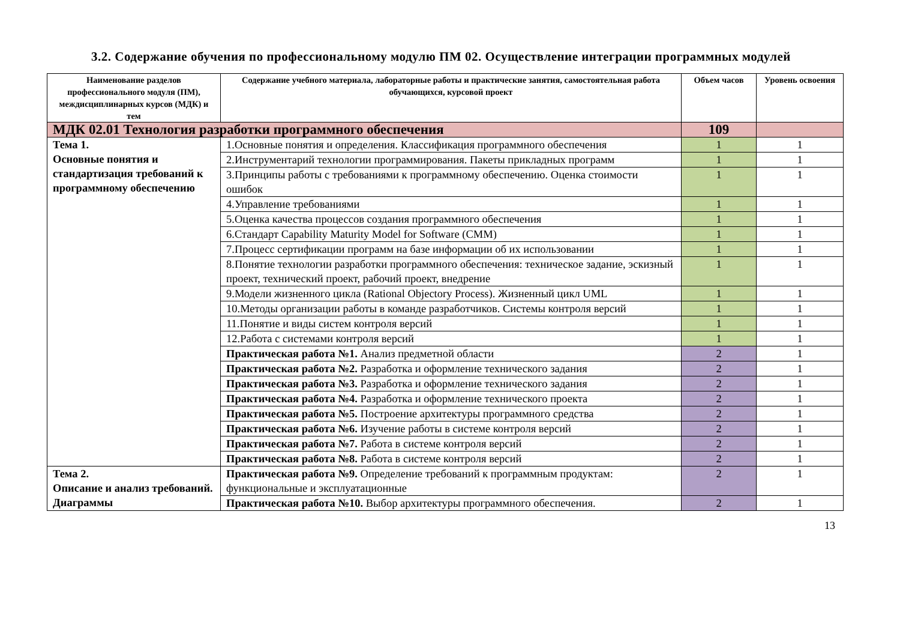3.2. Содержание обучения по профессиональному модулю ПМ 02. Осуществление интеграции программных модулей
| Наименование разделов профессионального модуля (ПМ), междисциплинарных курсов (МДК) и тем | Содержание учебного материала, лабораторные работы и практические занятия, самостоятельная работа обучающихся, курсовой проект | Объем часов | Уровень освоения |
| --- | --- | --- | --- |
| МДК 02.01 Технология разработки программного обеспечения | | 109 | |
| Тема 1. Основные понятия и стандартизация требований к программному обеспечению | 1.Основные понятия и определения. Классификация программного обеспечения | 1 | 1 |
| | 2.Инструментарий технологии программирования. Пакеты прикладных программ | 1 | 1 |
| | 3.Принципы работы с требованиями к программному обеспечению. Оценка стоимости ошибок | 1 | 1 |
| | 4.Управление требованиями | 1 | 1 |
| | 5.Оценка качества процессов создания программного обеспечения | 1 | 1 |
| | 6.Стандарт Capability Maturity Model for Software (CMM) | 1 | 1 |
| | 7.Процесс сертификации программ на базе информации об их использовании | 1 | 1 |
| | 8.Понятие технологии разработки программного обеспечения: техническое задание, эскизный проект, технический проект, рабочий проект, внедрение | 1 | 1 |
| | 9.Модели жизненного цикла (Rational Objectory Process). Жизненный цикл UML | 1 | 1 |
| | 10.Методы организации работы в команде разработчиков. Системы контроля версий | 1 | 1 |
| | 11.Понятие и виды систем контроля версий | 1 | 1 |
| | 12.Работа с системами контроля версий | 1 | 1 |
| | Практическая работа №1. Анализ предметной области | 2 | 1 |
| | Практическая работа №2. Разработка и оформление технического задания | 2 | 1 |
| | Практическая работа №3. Разработка и оформление технического задания | 2 | 1 |
| | Практическая работа №4. Разработка и оформление технического проекта | 2 | 1 |
| | Практическая работа №5. Построение архитектуры программного средства | 2 | 1 |
| | Практическая работа №6. Изучение работы в системе контроля версий | 2 | 1 |
| | Практическая работа №7. Работа в системе контроля версий | 2 | 1 |
| | Практическая работа №8. Работа в системе контроля версий | 2 | 1 |
| Тема 2. Описание и анализ требований. Диаграммы | Практическая работа №9. Определение требований к программным продуктам: функциональные и эксплуатационные | 2 | 1 |
| | Практическая работа №10. Выбор архитектуры программного обеспечения. | 2 | 1 |
13